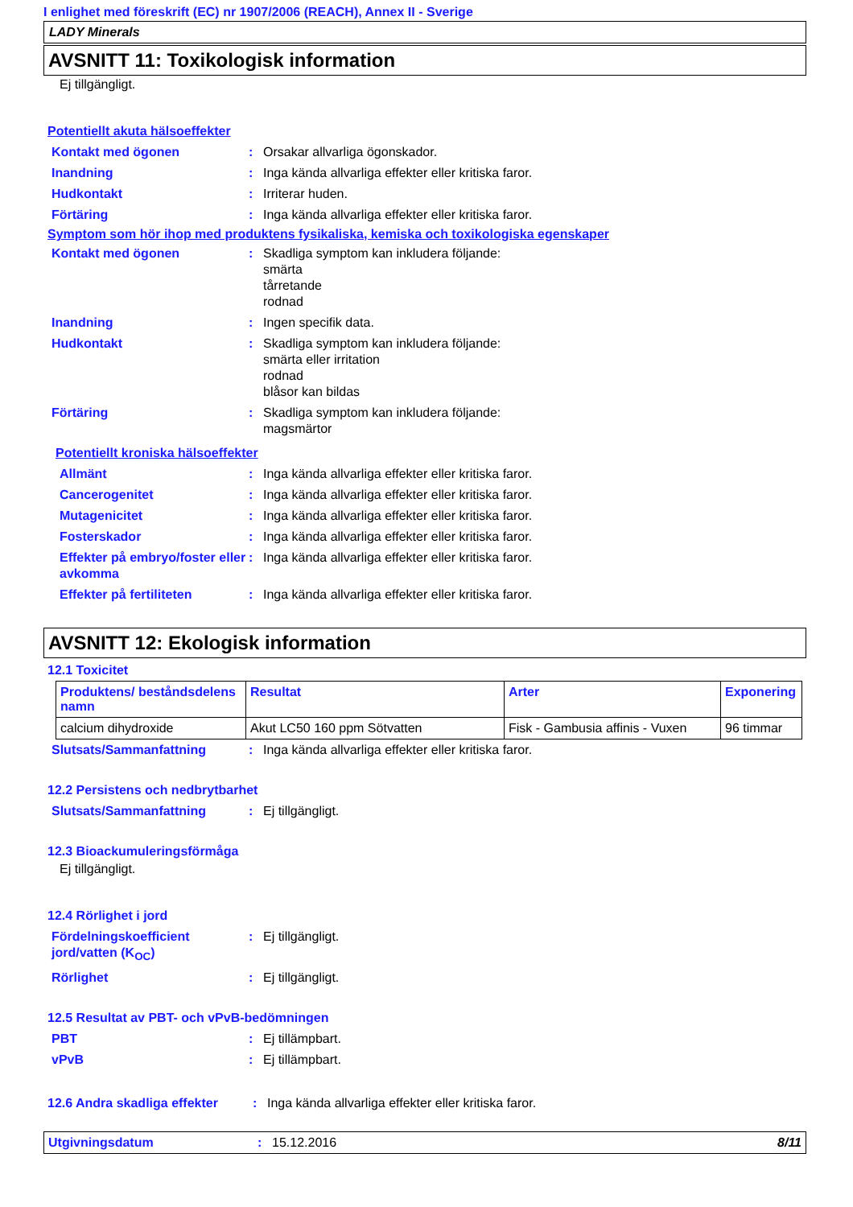I enlighet med föreskrift (EC) nr 1907/2006 (REACH), Annex II - Sverige
LADY Minerals
AVSNITT 11: Toxikologisk information
Ej tillgängligt.
Potentiellt akuta hälsoeffekter
Kontakt med ögonen : Orsakar allvarliga ögonskador.
Inandning : Inga kända allvarliga effekter eller kritiska faror.
Hudkontakt : Irriterar huden.
Förtäring : Inga kända allvarliga effekter eller kritiska faror.
Symptom som hör ihop med produktens fysikaliska, kemiska och toxikologiska egenskaper
Kontakt med ögonen : Skadliga symptom kan inkludera följande:
smärta
tårretande
rodnad
Inandning : Ingen specifik data.
Hudkontakt : Skadliga symptom kan inkludera följande:
smärta eller irritation
rodnad
blåsor kan bildas
Förtäring : Skadliga symptom kan inkludera följande:
magsmärtor
Potentiellt kroniska hälsoeffekter
Allmänt : Inga kända allvarliga effekter eller kritiska faror.
Cancerogenitet : Inga kända allvarliga effekter eller kritiska faror.
Mutagenicitet : Inga kända allvarliga effekter eller kritiska faror.
Fosterskador : Inga kända allvarliga effekter eller kritiska faror.
Effekter på embryo/foster eller avkomma
: Inga kända allvarliga effekter eller kritiska faror.
Effekter på fertiliteten : Inga kända allvarliga effekter eller kritiska faror.
AVSNITT 12: Ekologisk information
12.1 Toxicitet
| Produktens/ beståndsdelens namn | Resultat | Arter | Exponering |
| --- | --- | --- | --- |
| calcium dihydroxide | Akut LC50 160 ppm Sötvatten | Fisk - Gambusia affinis - Vuxen | 96 timmar |
Slutsats/Sammanfattning : Inga kända allvarliga effekter eller kritiska faror.
12.2 Persistens och nedbrytbarhet
Slutsats/Sammanfattning : Ej tillgängligt.
12.3 Bioackumuleringsförmåga
Ej tillgängligt.
12.4 Rörlighet i jord
Fördelningskoefficient jord/vatten (K<sub>OC</sub>)
: Ej tillgängligt.
Rörlighet : Ej tillgängligt.
12.5 Resultat av PBT- och vPvB-bedömningen
PBT : Ej tillämpbart.
vPvB : Ej tillämpbart.
12.6 Andra skadliga effekter
: Inga kända allvarliga effekter eller kritiska faror.
Utgivningsdatum : 15.12.2016 8/11